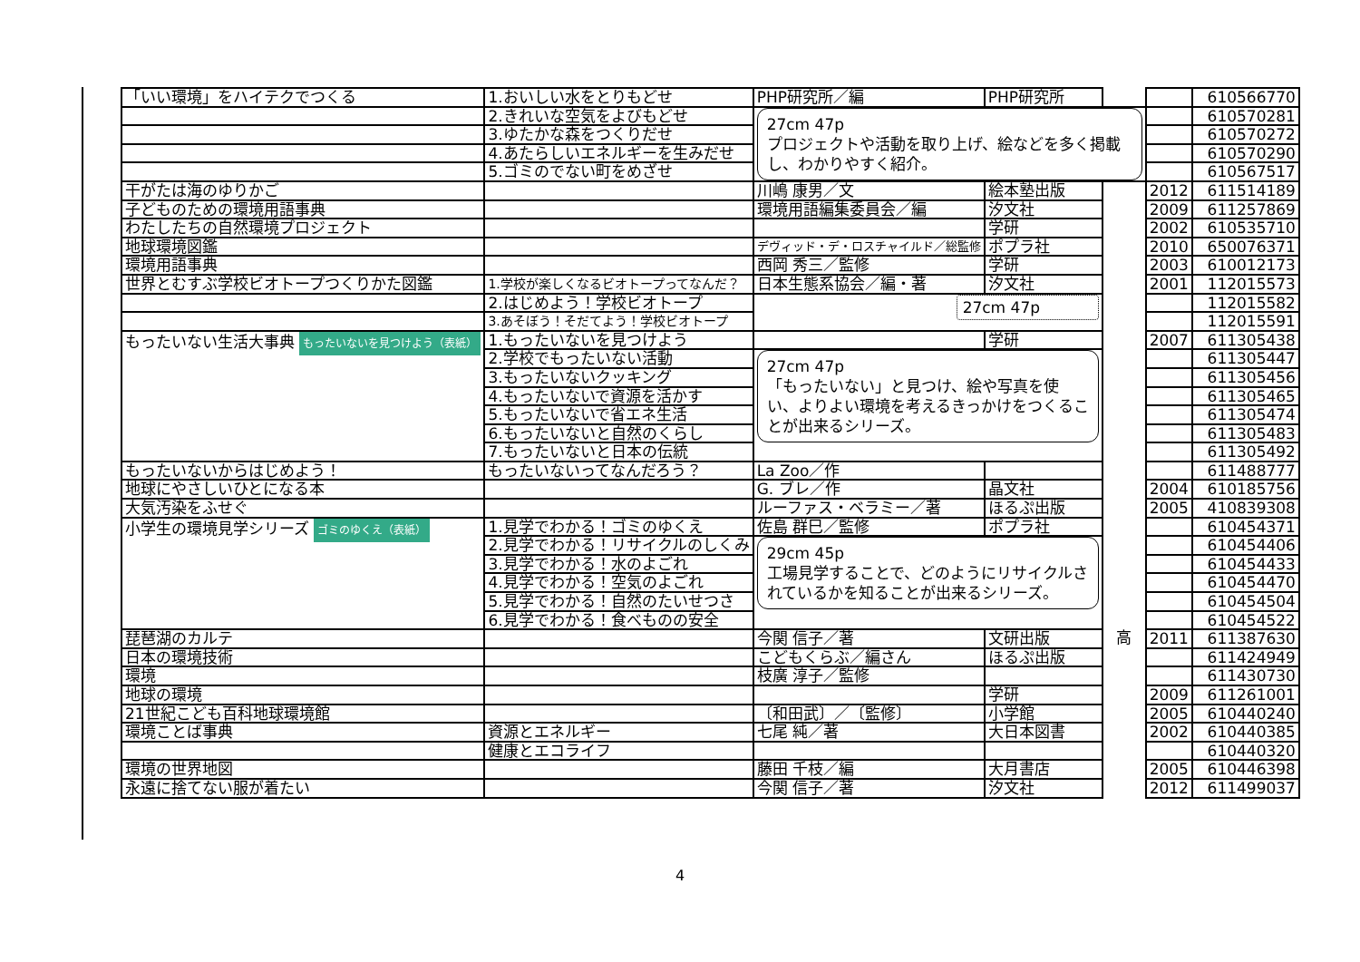| 「いい環境」をハイテクでつくる | 1.おいしい水をとりもどせ | PHP研究所／編 | PHP研究所 | | | 610566770 |
| | 2.きれいな空気をよびもどせ | 27cm 47p プロジェクトや活動を取り上げ、絵などを多く掲載し、わかりやすく紹介。 | | | | 610570281 |
| | 3.ゆたかな森をつくりだせ | | | | | 610570272 |
| | 4.あたらしいエネルギーを生みだせ | | | | | 610570290 |
| | 5.ゴミのでない町をめざせ | | | | | 610567517 |
| 干がたは海のゆりかご | | 川嶋 康男／文 | 絵本塾出版 | | 2012 | 611514189 |
| 子どものための環境用語事典 | | 環境用語編集委員会／編 | 汐文社 | | 2009 | 611257869 |
| わたしたちの自然環境プロジェクト | | | 学研 | | 2002 | 610535710 |
| 地球環境図鑑 | | デヴィッド・デ・ロスチャイルド／総監修 | ポプラ社 | | 2010 | 650076371 |
| 環境用語事典 | | 西岡 秀三／監修 | 学研 | | 2003 | 610012173 |
| 世界とむすぶ学校ビオトープつくりかた図鑑 | 1.学校が楽しくなるビオトープってなんだ？ | 日本生態系協会／編・著 | 汐文社 | | 2001 | 112015573 |
| | 2.はじめよう！学校ビオトープ | 27cm 47p | | | | 112015582 |
| | 3.あそぼう！そだてよう！学校ビオトープ | | | | | 112015591 |
| もったいない生活大事典 もったいないを見つけよう（表紙） | 1.もったいないを見つけよう | | 学研 | | 2007 | 611305438 |
| | 2.学校でもったいない活動 | 27cm 47p 「もったいない」と見つけ、絵や写真を使い、よりよい環境を考えるきっかけをつくることが出来るシリーズ。 | | | | 611305447 |
| | 3.もったいないクッキング | | | | | 611305456 |
| | 4.もったいないで資源を活かす | | | | | 611305465 |
| | 5.もったいないで省エネ生活 | | | | | 611305474 |
| | 6.もったいないと自然のくらし | | | | | 611305483 |
| | 7.もったいないと日本の伝統 | | | | | 611305492 |
| もったいないからはじめよう！ | もったいないってなんだろう？ | La Zoo／作 | | | | 611488777 |
| 地球にやさしいひとになる本 | | G. ブレ／作 | 晶文社 | | 2004 | 610185756 |
| 大気汚染をふせぐ | | ルーファス・ベラミー／著 | ほるぷ出版 | | 2005 | 410839308 |
| 小学生の環境見学シリーズ ゴミのゆくえ（表紙） | 1.見学でわかる！ゴミのゆくえ | 佐島 群巳／監修 | ポプラ社 | | | 610454371 |
| | 2.見学でわかる！リサイクルのしくみ | 29cm 45p 工場見学することで、どのようにリサイクルされているかを知ることが出来るシリーズ。 | | | | 610454406 |
| | 3.見学でわかる！水のよごれ | | | | | 610454433 |
| | 4.見学でわかる！空気のよごれ | | | | | 610454470 |
| | 5.見学でわかる！自然のたいせつさ | | | | | 610454504 |
| | 6.見学でわかる！食べものの安全 | | | | | 610454522 |
| 琵琶湖のカルテ | | 今関 信子／著 | 文研出版 | 高 | 2011 | 611387630 |
| 日本の環境技術 | | こどもくらぶ／編さん | ほるぷ出版 | | | 611424949 |
| 環境 | | 枝廣 淳子／監修 | | | | 611430730 |
| 地球の環境 | | | 学研 | | 2009 | 611261001 |
| 21世紀こども百科地球環境館 | | 〔和田武〕／〔監修〕 | 小学館 | | 2005 | 610440240 |
| 環境ことば事典 | 資源とエネルギー | 七尾 純／著 | 大日本図書 | | 2002 | 610440385 |
| | 健康とエコライフ | | | | | 610440320 |
| 環境の世界地図 | | 藤田 千枝／編 | 大月書店 | | 2005 | 610446398 |
| 永遠に捨てない服が着たい | | 今関 信子／著 | 汐文社 | | 2012 | 611499037 |
4